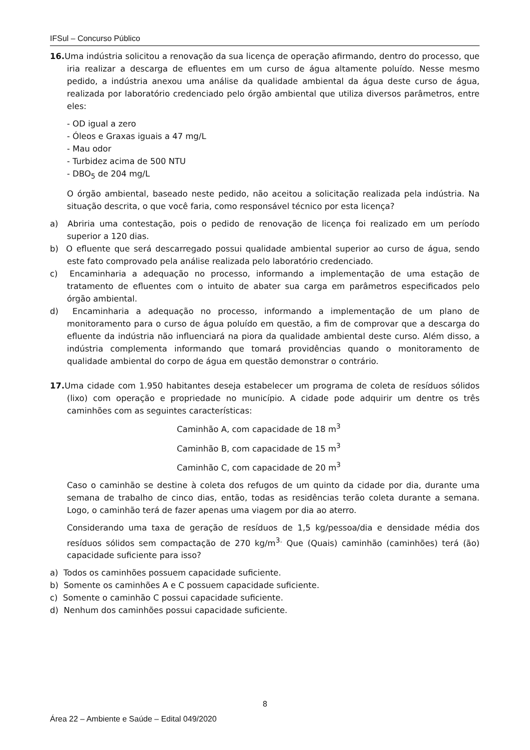IFSul – Concurso Público
16. Uma indústria solicitou a renovação da sua licença de operação afirmando, dentro do processo, que iria realizar a descarga de efluentes em um curso de água altamente poluído. Nesse mesmo pedido, a indústria anexou uma análise da qualidade ambiental da água deste curso de água, realizada por laboratório credenciado pelo órgão ambiental que utiliza diversos parâmetros, entre eles:
- OD igual a zero
- Óleos e Graxas iguais a 47 mg/L
- Mau odor
- Turbidez acima de 500 NTU
- DBO<sub>5</sub> de 204 mg/L
O órgão ambiental, baseado neste pedido, não aceitou a solicitação realizada pela indústria. Na situação descrita, o que você faria, como responsável técnico por esta licença?
a) Abriria uma contestação, pois o pedido de renovação de licença foi realizado em um período superior a 120 dias.
b) O efluente que será descarregado possui qualidade ambiental superior ao curso de água, sendo este fato comprovado pela análise realizada pelo laboratório credenciado.
c) Encaminharia a adequação no processo, informando a implementação de uma estação de tratamento de efluentes com o intuito de abater sua carga em parâmetros especificados pelo órgão ambiental.
d) Encaminharia a adequação no processo, informando a implementação de um plano de monitoramento para o curso de água poluído em questão, a fim de comprovar que a descarga do efluente da indústria não influenciará na piora da qualidade ambiental deste curso. Além disso, a indústria complementa informando que tomará providências quando o monitoramento de qualidade ambiental do corpo de água em questão demonstrar o contrário.
17. Uma cidade com 1.950 habitantes deseja estabelecer um programa de coleta de resíduos sólidos (lixo) com operação e propriedade no município. A cidade pode adquirir um dentre os três caminhões com as seguintes características:
Caminhão A, com capacidade de 18 m<sup>3</sup>
Caminhão B, com capacidade de 15 m<sup>3</sup>
Caminhão C, com capacidade de 20 m<sup>3</sup>
Caso o caminhão se destine à coleta dos refugos de um quinto da cidade por dia, durante uma semana de trabalho de cinco dias, então, todas as residências terão coleta durante a semana. Logo, o caminhão terá de fazer apenas uma viagem por dia ao aterro.
Considerando uma taxa de geração de resíduos de 1,5 kg/pessoa/dia e densidade média dos resíduos sólidos sem compactação de 270 kg/m<sup>3.</sup> Que (Quais) caminhão (caminhões) terá (ão) capacidade suficiente para isso?
a) Todos os caminhões possuem capacidade suficiente.
b) Somente os caminhões A e C possuem capacidade suficiente.
c) Somente o caminhão C possui capacidade suficiente.
d) Nenhum dos caminhões possui capacidade suficiente.
8
Área 22 – Ambiente e Saúde – Edital 049/2020